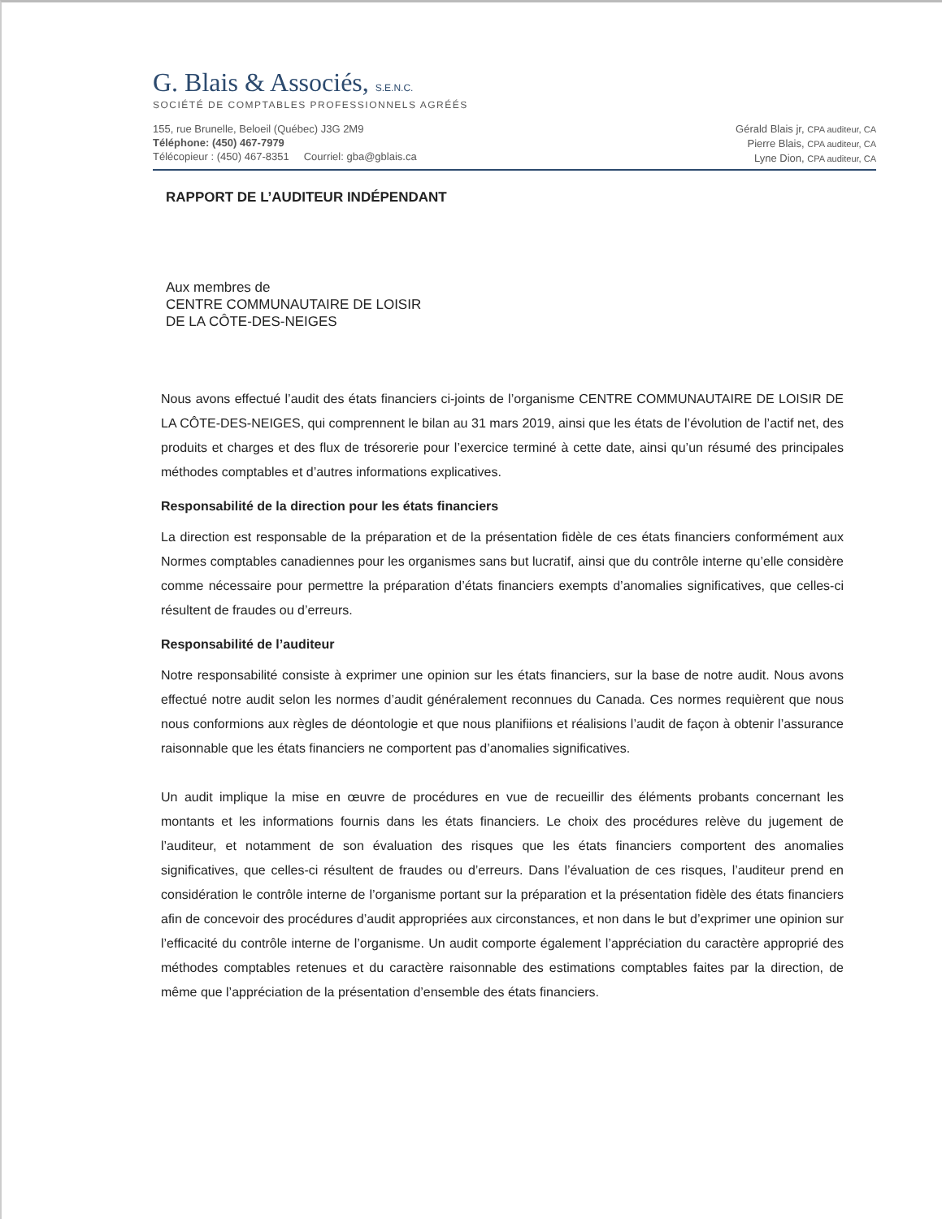G. Blais & Associés, S.E.N.C.
SOCIÉTÉ DE COMPTABLES PROFESSIONNELS AGRÉÉS
155, rue Brunelle, Beloeil (Québec) J3G 2M9
Téléphone: (450) 467-7979
Télécopieur : (450) 467-8351 Courriel: gba@gblais.ca
Gérald Blais jr, CPA auditeur, CA
Pierre Blais, CPA auditeur, CA
Lyne Dion, CPA auditeur, CA
RAPPORT DE L’AUDITEUR INDÉPENDANT
Aux membres de
CENTRE COMMUNAUTAIRE DE LOISIR
DE LA CÔTE-DES-NEIGES
Nous avons effectué l’audit des états financiers ci-joints de l’organisme CENTRE COMMUNAUTAIRE DE LOISIR DE LA CÔTE-DES-NEIGES, qui comprennent le bilan au 31 mars 2019, ainsi que les états de l’évolution de l’actif net, des produits et charges et des flux de trésorerie pour l’exercice terminé à cette date, ainsi qu’un résumé des principales méthodes comptables et d’autres informations explicatives.
Responsabilité de la direction pour les états financiers
La direction est responsable de la préparation et de la présentation fidèle de ces états financiers conformément aux Normes comptables canadiennes pour les organismes sans but lucratif, ainsi que du contrôle interne qu’elle considère comme nécessaire pour permettre la préparation d’états financiers exempts d’anomalies significatives, que celles-ci résultent de fraudes ou d’erreurs.
Responsabilité de l’auditeur
Notre responsabilité consiste à exprimer une opinion sur les états financiers, sur la base de notre audit. Nous avons effectué notre audit selon les normes d’audit généralement reconnues du Canada. Ces normes requièrent que nous nous conformions aux règles de déontologie et que nous planifiions et réalisions l’audit de façon à obtenir l’assurance raisonnable que les états financiers ne comportent pas d’anomalies significatives.
Un audit implique la mise en œuvre de procédures en vue de recueillir des éléments probants concernant les montants et les informations fournis dans les états financiers. Le choix des procédures relève du jugement de l’auditeur, et notamment de son évaluation des risques que les états financiers comportent des anomalies significatives, que celles-ci résultent de fraudes ou d’erreurs. Dans l’évaluation de ces risques, l’auditeur prend en considération le contrôle interne de l’organisme portant sur la préparation et la présentation fidèle des états financiers afin de concevoir des procédures d’audit appropriées aux circonstances, et non dans le but d’exprimer une opinion sur l’efficacité du contrôle interne de l’organisme. Un audit comporte également l’appréciation du caractère approprié des méthodes comptables retenues et du caractère raisonnable des estimations comptables faites par la direction, de même que l’appréciation de la présentation d’ensemble des états financiers.